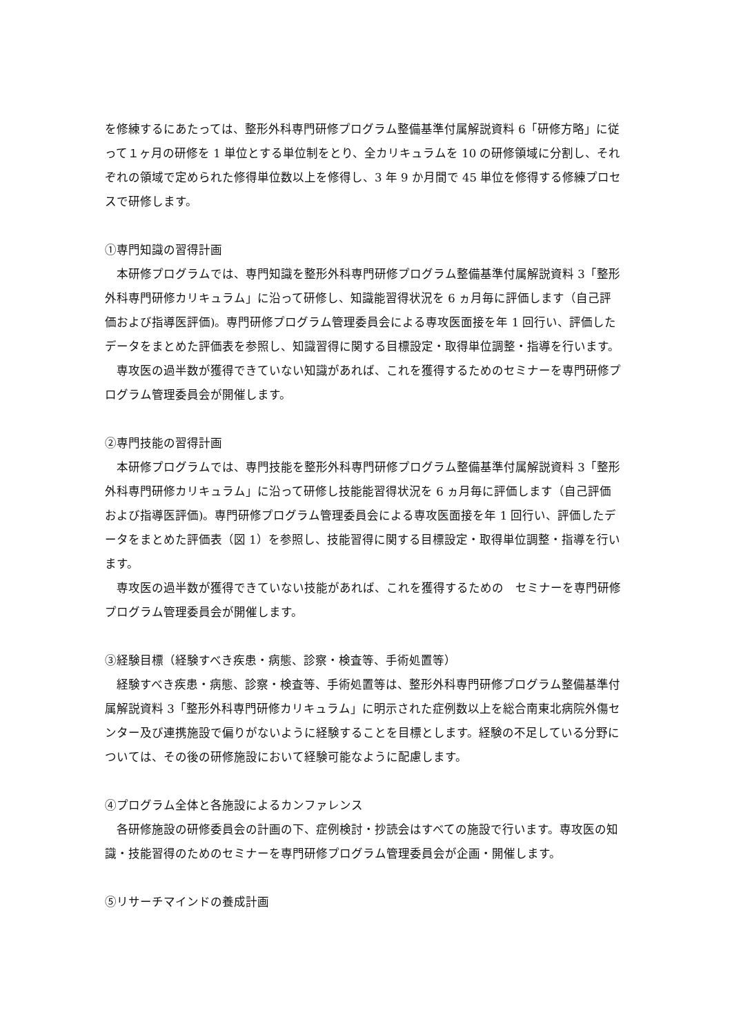を修練するにあたっては、整形外科専門研修プログラム整備基準付属解説資料 6「研修方略」に従って１ヶ月の研修を 1 単位とする単位制をとり、全カリキュラムを 10 の研修領域に分割し、それぞれの領域で定められた修得単位数以上を修得し、3 年 9 か月間で 45 単位を修得する修練プロセスで研修します。
①専門知識の習得計画
　本研修プログラムでは、専門知識を整形外科専門研修プログラム整備基準付属解説資料 3「整形外科専門研修カリキュラム」に沿って研修し、知識能習得状況を 6 ヵ月毎に評価します（自己評価および指導医評価)。専門研修プログラム管理委員会による専攻医面接を年 1 回行い、評価したデータをまとめた評価表を参照し、知識習得に関する目標設定・取得単位調整・指導を行います。
　専攻医の過半数が獲得できていない知識があれば、これを獲得するためのセミナーを専門研修プログラム管理委員会が開催します。
②専門技能の習得計画
　本研修プログラムでは、専門技能を整形外科専門研修プログラム整備基準付属解説資料 3「整形外科専門研修カリキュラム」に沿って研修し技能能習得状況を 6 ヵ月毎に評価します（自己評価および指導医評価)。専門研修プログラム管理委員会による専攻医面接を年 1 回行い、評価したデータをまとめた評価表（図 1）を参照し、技能習得に関する目標設定・取得単位調整・指導を行います。
　専攻医の過半数が獲得できていない技能があれば、これを獲得するための　セミナーを専門研修プログラム管理委員会が開催します。
③経験目標（経験すべき疾患・病態、診察・検査等、手術処置等）
　経験すべき疾患・病態、診察・検査等、手術処置等は、整形外科専門研修プログラム整備基準付属解説資料 3「整形外科専門研修カリキュラム」に明示された症例数以上を総合南東北病院外傷センター及び連携施設で偏りがないように経験することを目標とします。経験の不足している分野については、その後の研修施設において経験可能なように配慮します。
④プログラム全体と各施設によるカンファレンス
　各研修施設の研修委員会の計画の下、症例検討・抄読会はすべての施設で行います。専攻医の知識・技能習得のためのセミナーを専門研修プログラム管理委員会が企画・開催します。
⑤リサーチマインドの養成計画